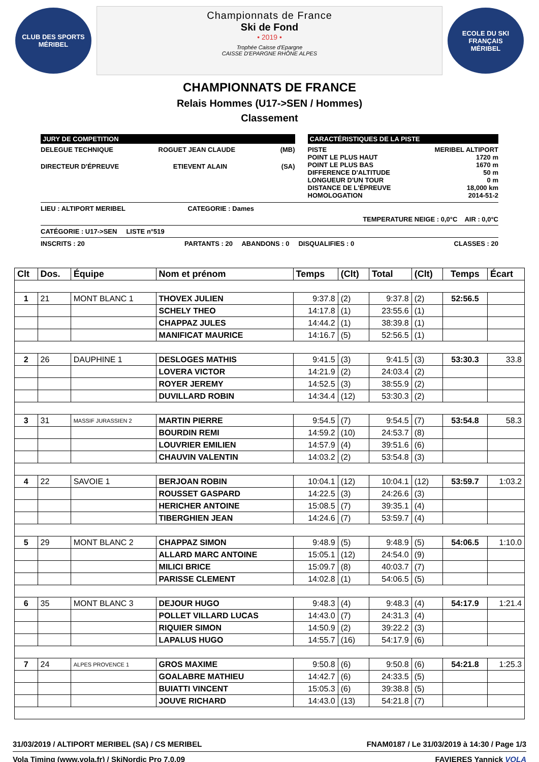CLUB DES SPORTS
MÉRIBEL
Championnats de France
Ski de Fond
• 2019 •
Trophée Caisse d'Epargne
CAISSE D'EPARGNE RHÔNE ALPES
ECOLE DU SKI FRANÇAIS
MÉRIBEL
CHAMPIONNATS DE FRANCE
Relais Hommes (U17->SEN / Hommes)
Classement
JURY DE COMPETITION
DELEGUE TECHNIQUE ROGUET JEAN CLAUDE (MB)
DIRECTEUR D'ÉPREUVE ETIEVENT ALAIN (SA)
CARACTÉRISTIQUES DE LA PISTE
PISTE MERIBEL ALTIPORT
POINT LE PLUS HAUT 1720 m
POINT LE PLUS BAS 1670 m
DIFFERENCE D'ALTITUDE 50 m
LONGUEUR D'UN TOUR 0 m
DISTANCE DE L'ÉPREUVE 18,000 km
HOMOLOGATION 2014-51-2
LIEU : ALTIPORT MERIBEL CATEGORIE : Dames
TEMPERATURE NEIGE : 0,0°C AIR : 0,0°C
CATÉGORIE : U17->SEN LISTE n°519
INSCRITS : 20 PARTANTS : 20 ABANDONS : 0 DISQUALIFIES : 0 CLASSES : 20
| Clt | Dos. | Équipe | Nom et prénom | Temps | (Clt) | Total | (Clt) | Temps | Écart |
| --- | --- | --- | --- | --- | --- | --- | --- | --- | --- |
| 1 | 21 | MONT BLANC 1 | THOVEX JULIEN | 9:37.8 | (2) | 9:37.8 | (2) | 52:56.5 | |
| | | | SCHELY THEO | 14:17.8 | (1) | 23:55.6 | (1) | | |
| | | | CHAPPAZ JULES | 14:44.2 | (1) | 38:39.8 | (1) | | |
| | | | MANIFICAT MAURICE | 14:16.7 | (5) | 52:56.5 | (1) | | |
| 2 | 26 | DAUPHINE 1 | DESLOGES MATHIS | 9:41.5 | (3) | 9:41.5 | (3) | 53:30.3 | 33.8 |
| | | | LOVERA VICTOR | 14:21.9 | (2) | 24:03.4 | (2) | | |
| | | | ROYER JEREMY | 14:52.5 | (3) | 38:55.9 | (2) | | |
| | | | DUVILLARD ROBIN | 14:34.4 | (12) | 53:30.3 | (2) | | |
| 3 | 31 | MASSIF JURASSIEN 2 | MARTIN PIERRE | 9:54.5 | (7) | 9:54.5 | (7) | 53:54.8 | 58.3 |
| | | | BOURDIN REMI | 14:59.2 | (10) | 24:53.7 | (8) | | |
| | | | LOUVRIER EMILIEN | 14:57.9 | (4) | 39:51.6 | (6) | | |
| | | | CHAUVIN VALENTIN | 14:03.2 | (2) | 53:54.8 | (3) | | |
| 4 | 22 | SAVOIE 1 | BERJOAN ROBIN | 10:04.1 | (12) | 10:04.1 | (12) | 53:59.7 | 1:03.2 |
| | | | ROUSSET GASPARD | 14:22.5 | (3) | 24:26.6 | (3) | | |
| | | | HERICHER ANTOINE | 15:08.5 | (7) | 39:35.1 | (4) | | |
| | | | TIBERGHIEN JEAN | 14:24.6 | (7) | 53:59.7 | (4) | | |
| 5 | 29 | MONT BLANC 2 | CHAPPAZ SIMON | 9:48.9 | (5) | 9:48.9 | (5) | 54:06.5 | 1:10.0 |
| | | | ALLARD MARC ANTOINE | 15:05.1 | (12) | 24:54.0 | (9) | | |
| | | | MILICI BRICE | 15:09.7 | (8) | 40:03.7 | (7) | | |
| | | | PARISSE CLEMENT | 14:02.8 | (1) | 54:06.5 | (5) | | |
| 6 | 35 | MONT BLANC 3 | DEJOUR HUGO | 9:48.3 | (4) | 9:48.3 | (4) | 54:17.9 | 1:21.4 |
| | | | POLLET VILLARD LUCAS | 14:43.0 | (7) | 24:31.3 | (4) | | |
| | | | RIQUIER SIMON | 14:50.9 | (2) | 39:22.2 | (3) | | |
| | | | LAPALUS HUGO | 14:55.7 | (16) | 54:17.9 | (6) | | |
| 7 | 24 | ALPES PROVENCE 1 | GROS MAXIME | 9:50.8 | (6) | 9:50.8 | (6) | 54:21.8 | 1:25.3 |
| | | | GOALABRE MATHIEU | 14:42.7 | (6) | 24:33.5 | (5) | | |
| | | | BUIATTI VINCENT | 15:05.3 | (6) | 39:38.8 | (5) | | |
| | | | JOUVE RICHARD | 14:43.0 | (13) | 54:21.8 | (7) | | |
31/03/2019 / ALTIPORT MERIBEL (SA) / CS MERIBEL FNAM0187 / Le 31/03/2019 à 14:30 / Page 1/3
Vola Timing (www.vola.fr) / SkiNordic Pro 7.0.09 FAVIERES Yannick VOLA